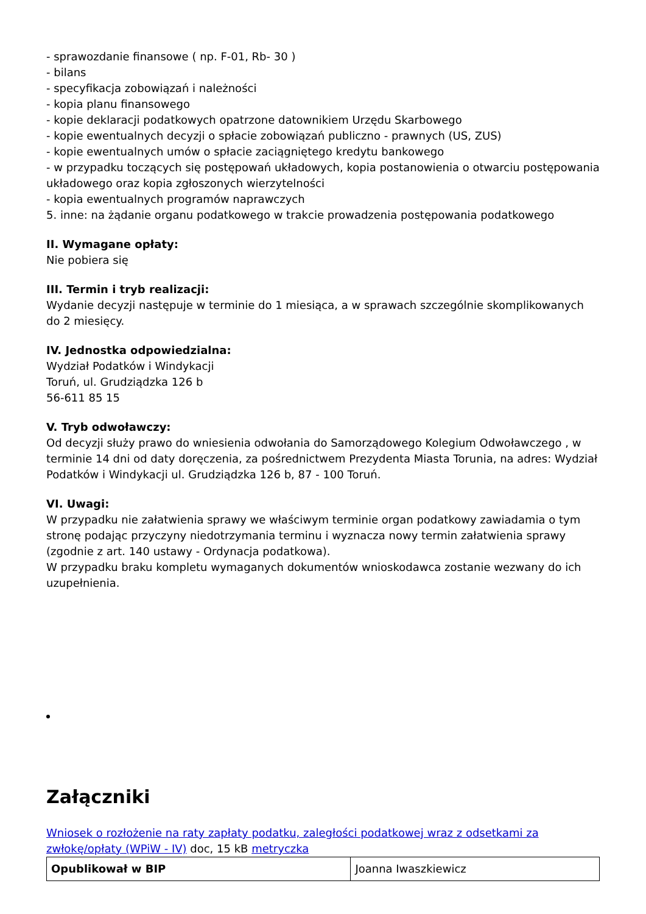- sprawozdanie finansowe ( np. F-01, Rb- 30 )
- bilans
- specyfikacja zobowiązań i należności
- kopia planu finansowego
- kopie deklaracji podatkowych opatrzone datownikiem Urzędu Skarbowego
- kopie ewentualnych decyzji o spłacie zobowiązań publiczno - prawnych (US, ZUS)
- kopie ewentualnych umów o spłacie zaciągniętego kredytu bankowego
- w przypadku toczących się postępowań układowych, kopia postanowienia o otwarciu postępowania układowego oraz kopia zgłoszonych wierzytelności
- kopia ewentualnych programów naprawczych
5. inne: na żądanie organu podatkowego w trakcie prowadzenia postępowania podatkowego
II. Wymagane opłaty:
Nie pobiera się
III. Termin i tryb realizacji:
Wydanie decyzji następuje w terminie do 1 miesiąca, a w sprawach szczególnie skomplikowanych do 2 miesięcy.
IV. Jednostka odpowiedzialna:
Wydział Podatków i Windykacji
Toruń, ul. Grudziądzka 126 b
56-611 85 15
V. Tryb odwoławczy:
Od decyzji służy prawo do wniesienia odwołania do Samorządowego Kolegium Odwoławczego , w terminie 14 dni od daty doręczenia, za pośrednictwem Prezydenta Miasta Torunia, na adres: Wydział Podatków i Windykacji ul. Grudziądzka 126 b, 87 - 100 Toruń.
VI. Uwagi:
W przypadku nie załatwienia sprawy we właściwym terminie organ podatkowy zawiadamia o tym stronę podając przyczyny niedotrzymania terminu i wyznacza nowy termin załatwienia sprawy (zgodnie z art. 140 ustawy - Ordynacja podatkowa).
W przypadku braku kompletu wymaganych dokumentów wnioskodawca zostanie wezwany do ich uzupełnienia.
Załączniki
Wniosek o rozłożenie na raty zapłaty podatku, zaległości podatkowej wraz z odsetkami za zwłokę/opłaty (WPiW - IV) doc, 15 kB metryczka
| Opublikował w BIP | Joanna Iwaszkiewicz |